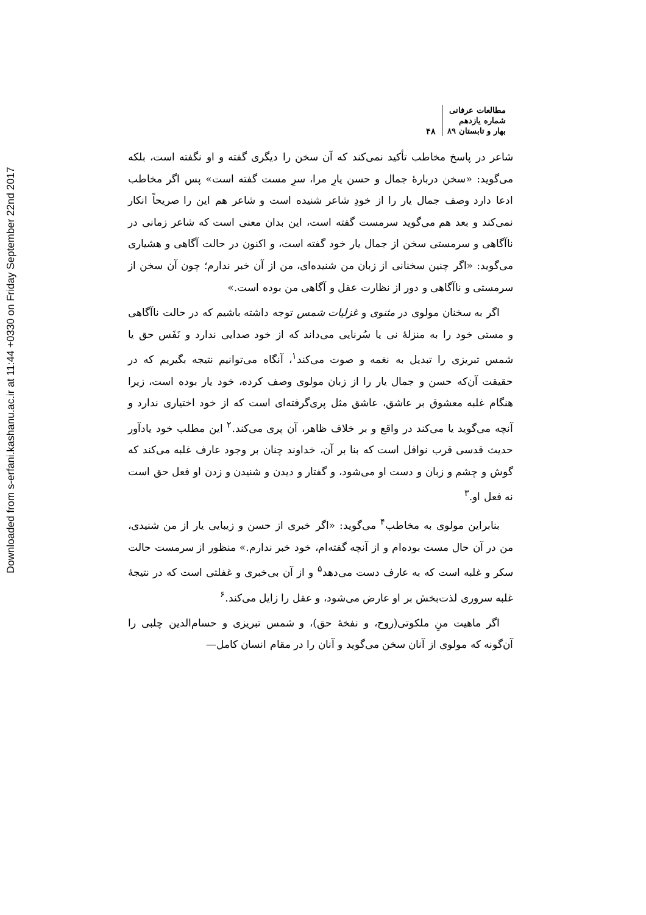Downloaded from s-erfani.kashanu.ac.ir at 11:44 +0330 on Friday September 22nd 2017
مطالعات عرفانی
شماره یازدهم
بهار و تابستان ۸۹
۴۸
شاعر در پاسخ مخاطب تأکید نمی‌کند که آن سخن را دیگری گفته و او نگفته است، بلکه می‌گوید: «سخن دربارهٔ جمال و حسن یارِ مرا، سرِ مست گفته است» پس اگر مخاطب ادعا دارد وصف جمال یار را از خودِ شاعر شنیده است و شاعر هم این را صریحاً انکار نمی‌کند و بعد هم می‌گوید سرمست گفته است، این بدان معنی است که شاعر زمانی در ناآگاهی و سرمستی سخن از جمال یار خود گفته است، و اکنون در حالت آگاهی و هشیاری می‌گوید: «اگر چنین سخنانی از زبان من شنیده‌ای، من از آن خبر ندارم؛ چون آن سخن از سرمستی و ناآگاهی و دور از نظارت عقل و آگاهی من بوده است.»
اگر به سخنان مولوی در مثنوی و غزلیات شمس توجه داشته باشیم که در حالت ناآگاهی و مستی خود را به منزلهٔ نی یا سُرنایی می‌داند که از خود صدایی ندارد و نَفَس حق یا شمس تبریزی را تبدیل به نغمه و صوت می‌کند<sup>۱</sup>، آنگاه می‌توانیم نتیجه بگیریم که در حقیقت آن‌که حسن و جمال یار را از زبان مولوی وصف کرده، خود یار بوده است، زیرا هنگام غلبه معشوق بر عاشق، عاشق مثل پری‌گرفته‌ای است که از خود اختیاری ندارد و آنچه می‌گوید یا می‌کند در واقع و بر خلاف ظاهر، آن پری می‌کند.<sup>۲</sup> این مطلب خود یادآور حدیث قدسی قرب نوافل است که بنا بر آن، خداوند چنان بر وجود عارف غلبه می‌کند که گوش و چشم و زبان و دست او می‌شود، و گفتار و دیدن و شنیدن و زدن او فعل حق است نه فعل او.<sup>۳</sup>
بنابراین مولوی به مخاطب<sup>۴</sup> می‌گوید: «اگر خبری از حسن و زیبایی یار از من شنیدی، من در آن حال مست بوده‌ام و از آنچه گفته‌ام، خود خبر ندارم.» منظور از سرمست حالت سکر و غلبه است که به عارف دست می‌دهد<sup>۵</sup> و از آن بی‌خبری و غفلتی است که در نتیجهٔ غلبه سروری لذت‌بخش بر او عارض می‌شود، و عقل را زایل می‌کند.<sup>۶</sup>
اگر ماهیت منِ ملکوتی(روح، و نفخهٔ حق)، و شمس تبریزی و حسام‌الدین چلبی را آن‌گونه که مولوی از آنان سخن می‌گوید و آنان را در مقام انسان کامل—